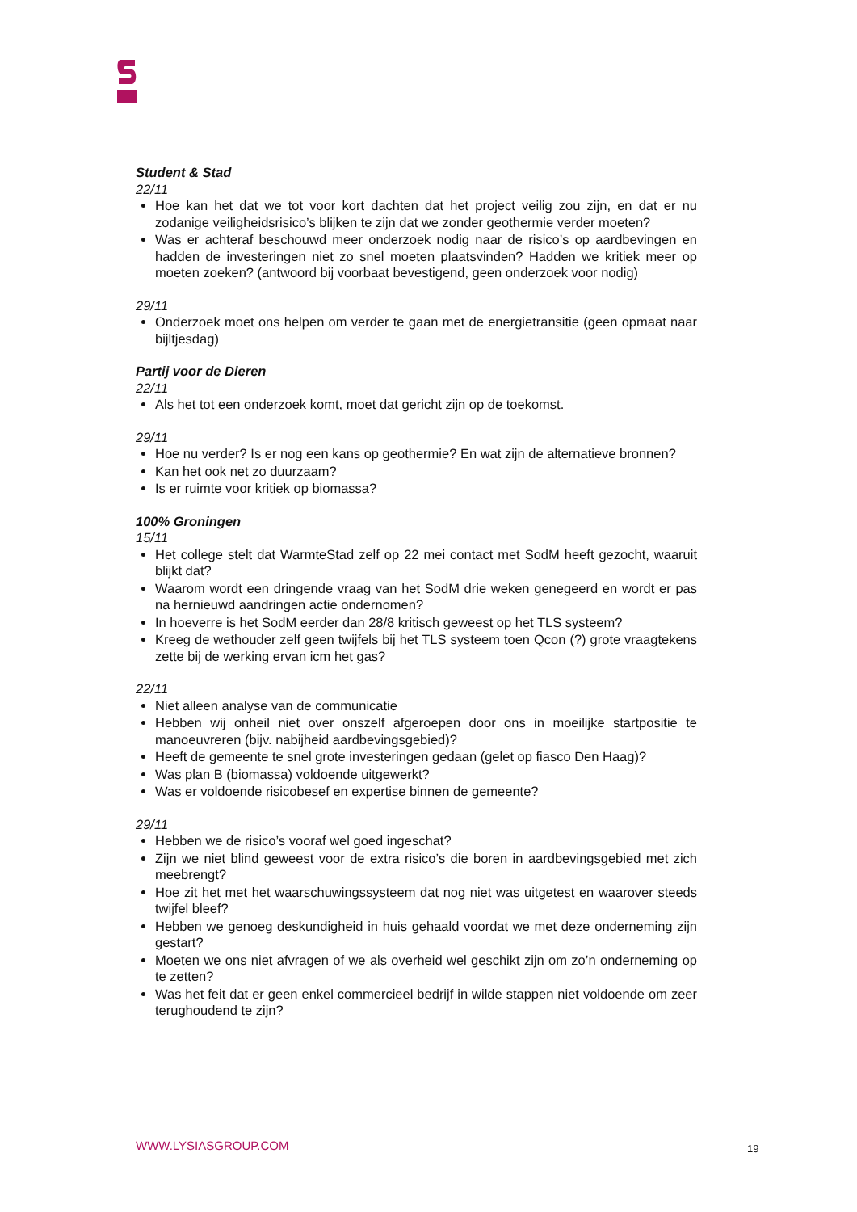Student & Stad
22/11
Hoe kan het dat we tot voor kort dachten dat het project veilig zou zijn, en dat er nu zodanige veiligheidsrisico’s blijken te zijn dat we zonder geothermie verder moeten?
Was er achteraf beschouwd meer onderzoek nodig naar de risico’s op aardbevingen en hadden de investeringen niet zo snel moeten plaatsvinden? Hadden we kritiek meer op moeten zoeken? (antwoord bij voorbaat bevestigend, geen onderzoek voor nodig)
29/11
Onderzoek moet ons helpen om verder te gaan met de energietransitie (geen opmaat naar bijltjesdag)
Partij voor de Dieren
22/11
Als het tot een onderzoek komt, moet dat gericht zijn op de toekomst.
29/11
Hoe nu verder? Is er nog een kans op geothermie? En wat zijn de alternatieve bronnen?
Kan het ook net zo duurzaam?
Is er ruimte voor kritiek op biomassa?
100% Groningen
15/11
Het college stelt dat WarmteStad zelf op 22 mei contact met SodM heeft gezocht, waaruit blijkt dat?
Waarom wordt een dringende vraag van het SodM drie weken genegeerd en wordt er pas na hernieuwd aandringen actie ondernomen?
In hoeverre is het SodM eerder dan 28/8 kritisch geweest op het TLS systeem?
Kreeg de wethouder zelf geen twijfels bij het TLS systeem toen Qcon (?) grote vraagtekens zette bij de werking ervan icm het gas?
22/11
Niet alleen analyse van de communicatie
Hebben wij onheil niet over onszelf afgeroepen door ons in moeilijke startpositie te manoeuvreren (bijv. nabijheid aardbevingsgebied)?
Heeft de gemeente te snel grote investeringen gedaan (gelet op fiasco Den Haag)?
Was plan B (biomassa) voldoende uitgewerkt?
Was er voldoende risicobesef en expertise binnen de gemeente?
29/11
Hebben we de risico’s vooraf wel goed ingeschat?
Zijn we niet blind geweest voor de extra risico’s die boren in aardbevingsgebied met zich meebrengt?
Hoe zit het met het waarschuwingssysteem dat nog niet was uitgetest en waarover steeds twijfel bleef?
Hebben we genoeg deskundigheid in huis gehaald voordat we met deze onderneming zijn gestart?
Moeten we ons niet afvragen of we als overheid wel geschikt zijn om zo’n onderneming op te zetten?
Was het feit dat er geen enkel commercieel bedrijf in wilde stappen niet voldoende om zeer terughoudend te zijn?
WWW.LYSIASGROUP.COM 19